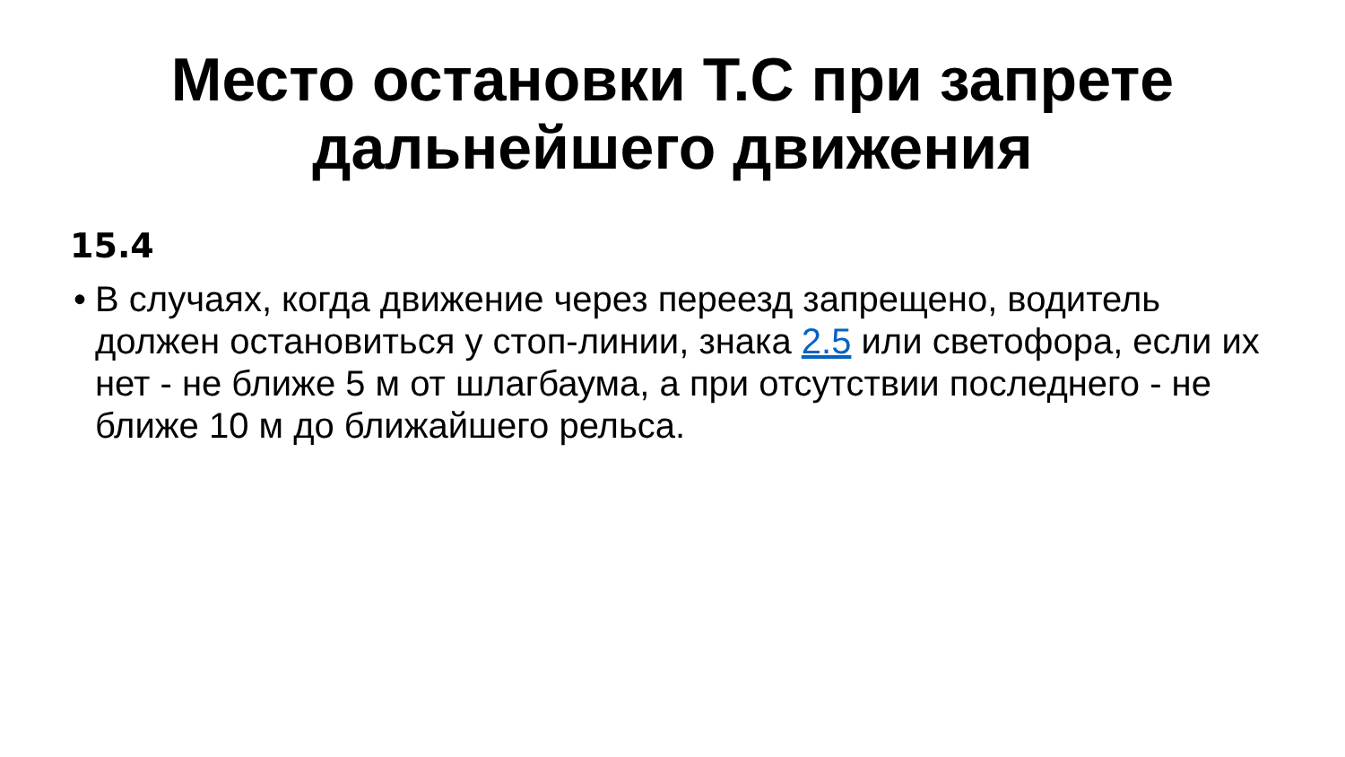Место остановки Т.С при запрете
дальнейшего движения
15.4
• В случаях, когда движение через переезд запрещено, водитель должен остановиться у стоп-линии, знака 2.5 или светофора, если их нет - не ближе 5 м от шлагбаума, а при отсутствии последнего - не ближе 10 м до ближайшего рельса.